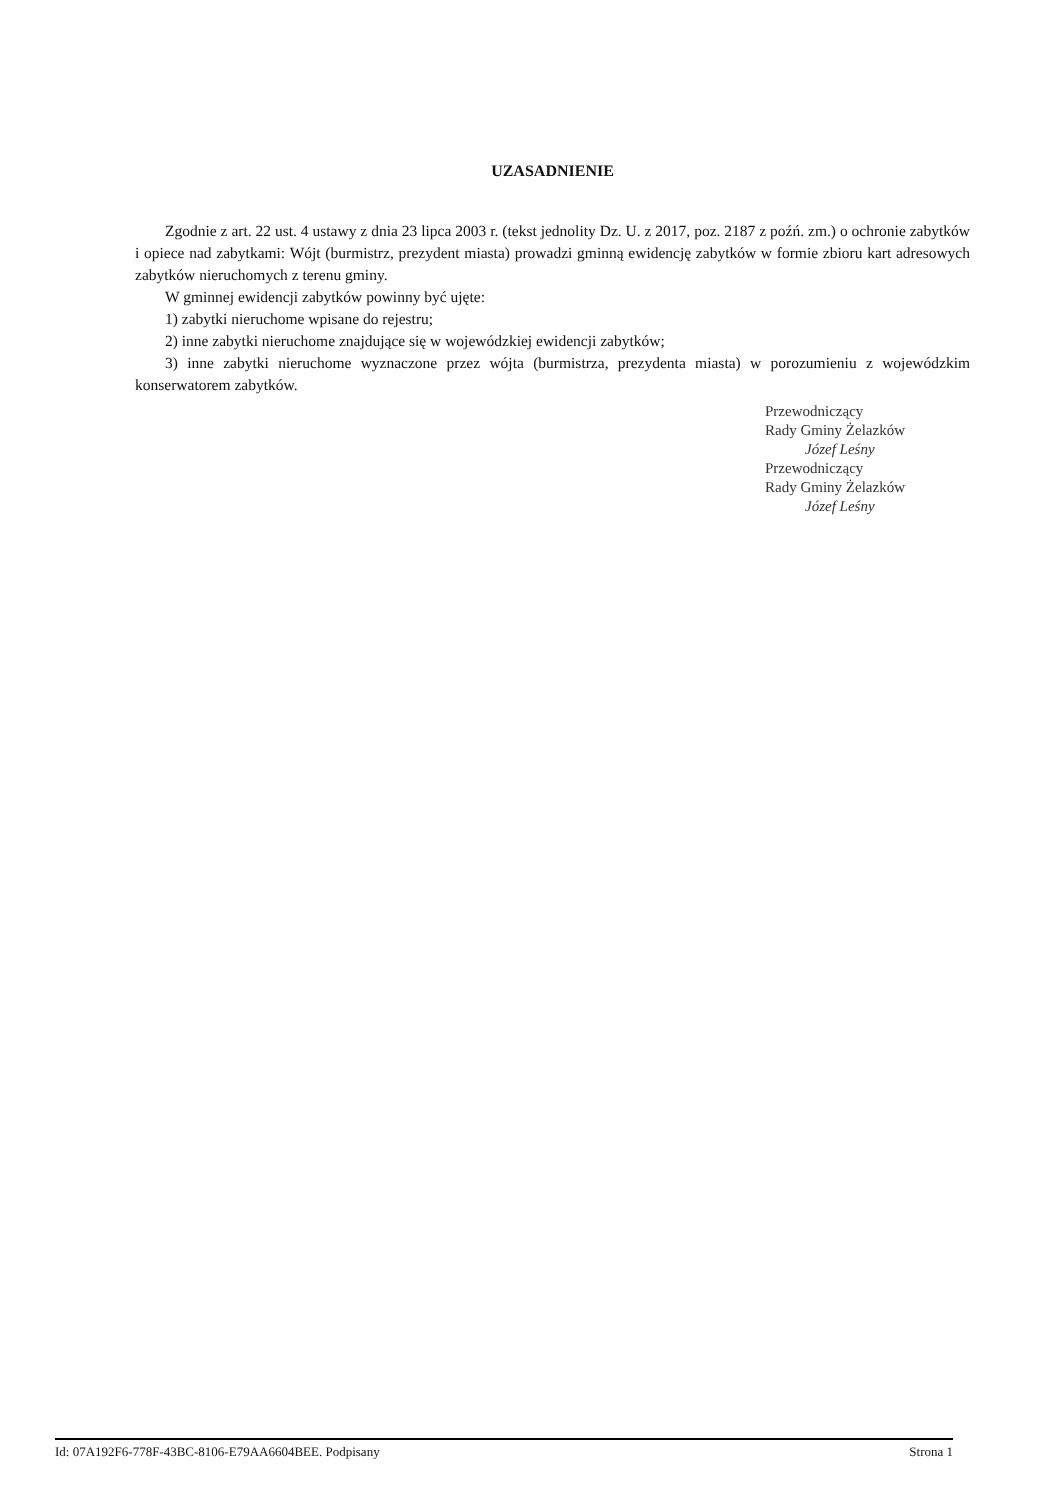UZASADNIENIE
Zgodnie z art. 22 ust. 4 ustawy z dnia 23 lipca 2003 r. (tekst jednolity Dz. U. z 2017, poz. 2187 z poźń. zm.) o ochronie zabytków i opiece nad zabytkami: Wójt (burmistrz, prezydent miasta) prowadzi gminną ewidencję zabytków w formie zbioru kart adresowych zabytków nieruchomych z terenu gminy.
W gminnej ewidencji zabytków powinny być ujęte:
1) zabytki nieruchome wpisane do rejestru;
2) inne zabytki nieruchome znajdujące się w wojewódzkiej ewidencji zabytków;
3) inne zabytki nieruchome wyznaczone przez wójta (burmistrza, prezydenta miasta) w porozumieniu z wojewódzkim konserwatorem zabytków.
Przewodniczący
Rady Gminy Żelazków
Józef Leśny
Przewodniczący
Rady Gminy Żelazków
Józef Leśny
Id: 07A192F6-778F-43BC-8106-E79AA6604BEE. Podpisany Strona 1